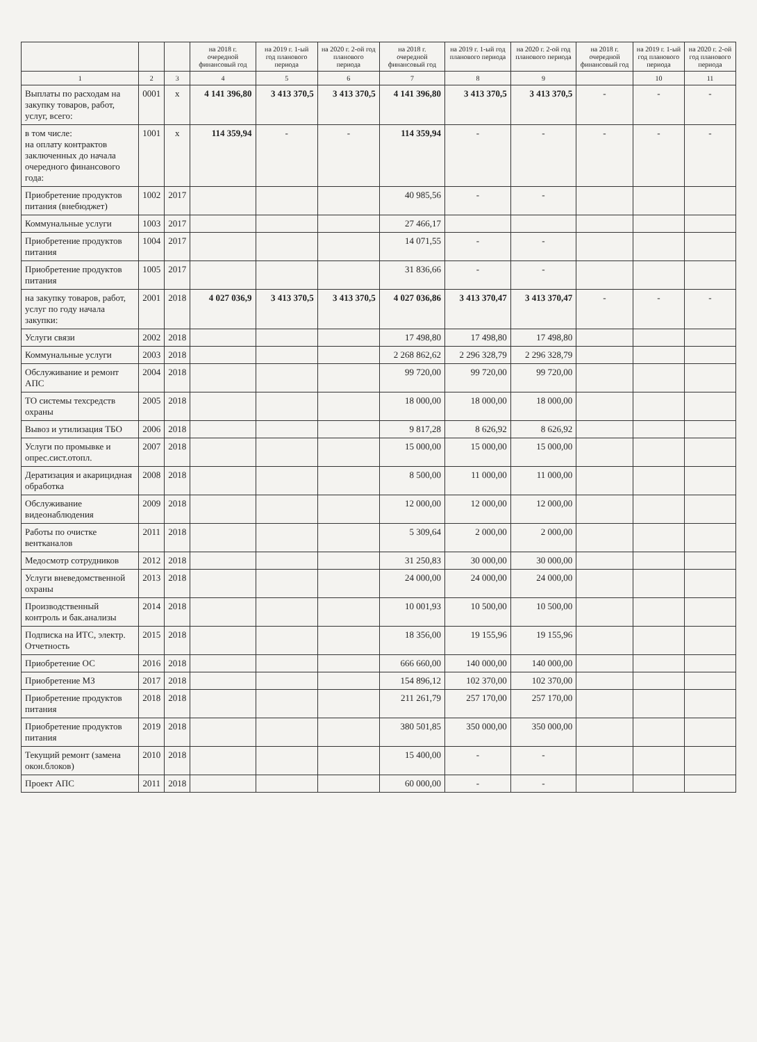| | | | на 2018 г. очередной финансовый год | на 2019 г. 1-ый год планового периода | на 2020 г. 2-ой год планового периода | на 2018 г. очередной финансовый год | на 2019 г. 1-ый год планового периода | на 2020 г. 2-ой год планового периода | на 2018 г. очередной финансовый год | на 2019 г. 1-ый год планового периода | на 2020 г. 2-ой год планового периода |
| --- | --- | --- | --- | --- | --- | --- | --- | --- | --- | --- | --- |
| 1 | 2 | 3 | 4 | 5 | 6 | 7 | 8 | 9 | | 10 | 11 |
| Выплаты по расходам на закупку товаров, работ, услуг, всего: | 0001 | x | 4 141 396,80 | 3 413 370,5 | 3 413 370,5 | 4 141 396,80 | 3 413 370,5 | 3 413 370,5 | - | - | - |
| в том числе: на оплату контрактов заключенных до начала очередного финансового года: | 1001 | x | 114 359,94 | - | - | 114 359,94 | - | - | - | - | - |
| Приобретение продуктов питания (внебюджет) | 1002 | 2017 | | | | 40 985,56 | - | - | | | |
| Коммунальные услуги | 1003 | 2017 | | | | 27 466,17 | | | | | |
| Приобретение продуктов питания | 1004 | 2017 | | | | 14 071,55 | - | - | | | |
| Приобретение продуктов питания | 1005 | 2017 | | | | 31 836,66 | - | - | | | |
| на закупку товаров, работ, услуг по году начала закупки: | 2001 | 2018 | 4 027 036,9 | 3 413 370,5 | 3 413 370,5 | 4 027 036,86 | 3 413 370,47 | 3 413 370,47 | - | - | - |
| Услуги связи | 2002 | 2018 | | | | 17 498,80 | 17 498,80 | 17 498,80 | | | |
| Коммунальные услуги | 2003 | 2018 | | | | 2 268 862,62 | 2 296 328,79 | 2 296 328,79 | | | |
| Обслуживание и ремонт АПС | 2004 | 2018 | | | | 99 720,00 | 99 720,00 | 99 720,00 | | | |
| ТО системы техсредств охраны | 2005 | 2018 | | | | 18 000,00 | 18 000,00 | 18 000,00 | | | |
| Вывоз и утилизация ТБО | 2006 | 2018 | | | | 9 817,28 | 8 626,92 | 8 626,92 | | | |
| Услуги по промывке и опрес.сист.отопл. | 2007 | 2018 | | | | 15 000,00 | 15 000,00 | 15 000,00 | | | |
| Дератизация и акарицидная обработка | 2008 | 2018 | | | | 8 500,00 | 11 000,00 | 11 000,00 | | | |
| Обслуживание видеонаблюдения | 2009 | 2018 | | | | 12 000,00 | 12 000,00 | 12 000,00 | | | |
| Работы по очистке вентканалов | 2011 | 2018 | | | | 5 309,64 | 2 000,00 | 2 000,00 | | | |
| Медосмотр сотрудников | 2012 | 2018 | | | | 31 250,83 | 30 000,00 | 30 000,00 | | | |
| Услуги вневедомственной охраны | 2013 | 2018 | | | | 24 000,00 | 24 000,00 | 24 000,00 | | | |
| Производственный контроль и бак.анализы | 2014 | 2018 | | | | 10 001,93 | 10 500,00 | 10 500,00 | | | |
| Подписка на ИТС, электр. Отчетность | 2015 | 2018 | | | | 18 356,00 | 19 155,96 | 19 155,96 | | | |
| Приобретение ОС | 2016 | 2018 | | | | 666 660,00 | 140 000,00 | 140 000,00 | | | |
| Приобретение МЗ | 2017 | 2018 | | | | 154 896,12 | 102 370,00 | 102 370,00 | | | |
| Приобретение продуктов питания | 2018 | 2018 | | | | 211 261,79 | 257 170,00 | 257 170,00 | | | |
| Приобретение продуктов питания | 2019 | 2018 | | | | 380 501,85 | 350 000,00 | 350 000,00 | | | |
| Текущий ремонт (замена окон.блоков) | 2010 | 2018 | | | | 15 400,00 | - | - | | | |
| Проект АПС | 2011 | 2018 | | | | 60 000,00 | - | - | | | |